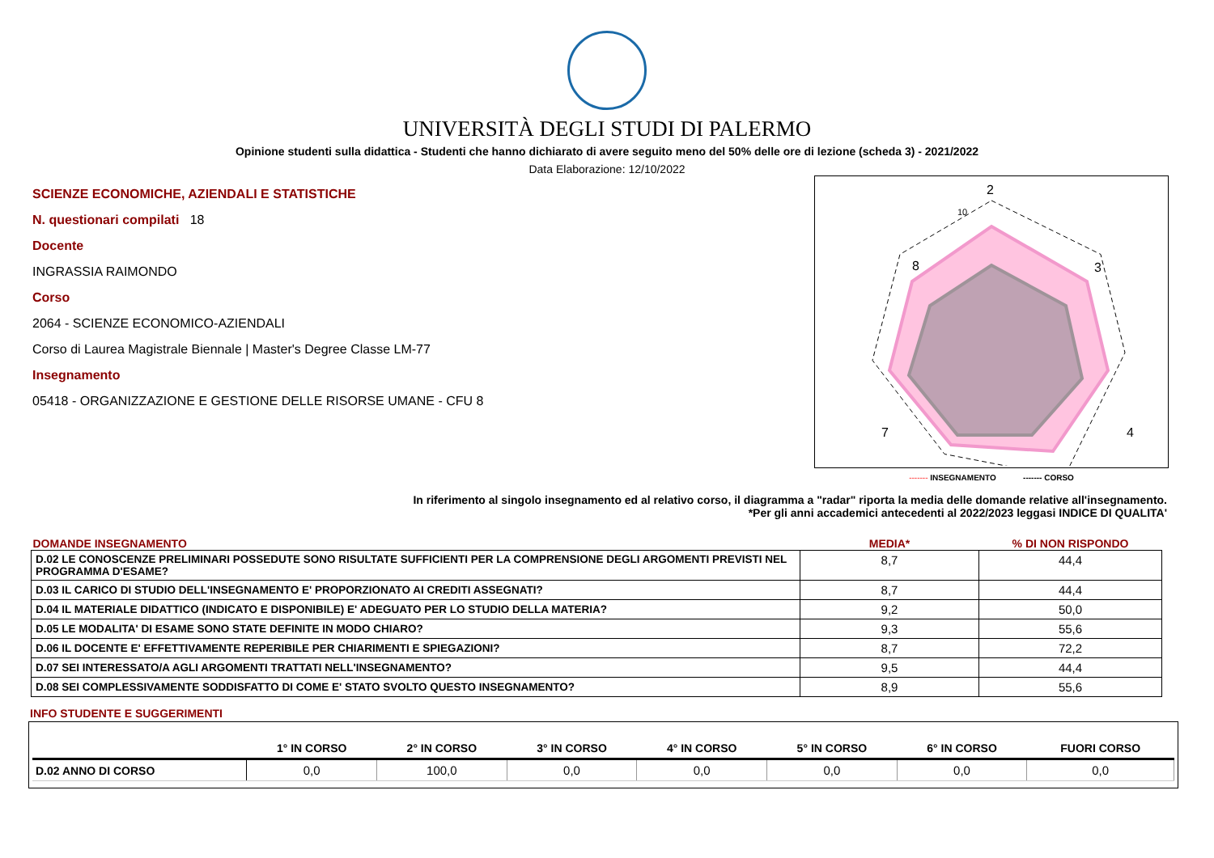UNIVERSITÀ DEGLI STUDI DI PALERMO
Opinione studenti sulla didattica - Studenti che hanno dichiarato di avere seguito meno del 50% delle ore di lezione (scheda 3) - 2021/2022
Data Elaborazione: 12/10/2022
SCIENZE ECONOMICHE, AZIENDALI E STATISTICHE
N. questionari compilati 18
Docente
INGRASSIA RAIMONDO
Corso
2064 - SCIENZE ECONOMICO-AZIENDALI
Corso di Laurea Magistrale Biennale | Master's Degree Classe LM-77
Insegnamento
05418 - ORGANIZZAZIONE E GESTIONE DELLE RISORSE UMANE - CFU 8
2
3
4
8
7
10
------- INSEGNAMENTO ------- CORSO
In riferimento al singolo insegnamento ed al relativo corso, il diagramma a "radar" riporta la media delle domande relative all'insegnamento.
*Per gli anni accademici antecedenti al 2022/2023 leggasi INDICE DI QUALITA'
| DOMANDE INSEGNAMENTO | MEDIA* | % DI NON RISPONDO |
| --- | --- | --- |
| D.02 LE CONOSCENZE PRELIMINARI POSSEDUTE SONO RISULTATE SUFFICIENTI PER LA COMPRENSIONE DEGLI ARGOMENTI PREVISTI NEL PROGRAMMA D'ESAME? | 8,7 | 44,4 |
| D.03 IL CARICO DI STUDIO DELL'INSEGNAMENTO E' PROPORZIONATO AI CREDITI ASSEGNATI? | 8,7 | 44,4 |
| D.04 IL MATERIALE DIDATTICO (INDICATO E DISPONIBILE) E' ADEGUATO PER LO STUDIO DELLA MATERIA? | 9,2 | 50,0 |
| D.05 LE MODALITA' DI ESAME SONO STATE DEFINITE IN MODO CHIARO? | 9,3 | 55,6 |
| D.06 IL DOCENTE E' EFFETTIVAMENTE REPERIBILE PER CHIARIMENTI E SPIEGAZIONI? | 8,7 | 72,2 |
| D.07 SEI INTERESSATO/A AGLI ARGOMENTI TRATTATI NELL'INSEGNAMENTO? | 9,5 | 44,4 |
| D.08 SEI COMPLESSIVAMENTE SODDISFATTO DI COME E' STATO SVOLTO QUESTO INSEGNAMENTO? | 8,9 | 55,6 |
INFO STUDENTE E SUGGERIMENTI
| | 1° IN CORSO | 2° IN CORSO | 3° IN CORSO | 4° IN CORSO | 5° IN CORSO | 6° IN CORSO | FUORI CORSO |
| --- | --- | --- | --- | --- | --- | --- | --- |
| D.02 ANNO DI CORSO | 0,0 | 100,0 | 0,0 | 0,0 | 0,0 | 0,0 | 0,0 |